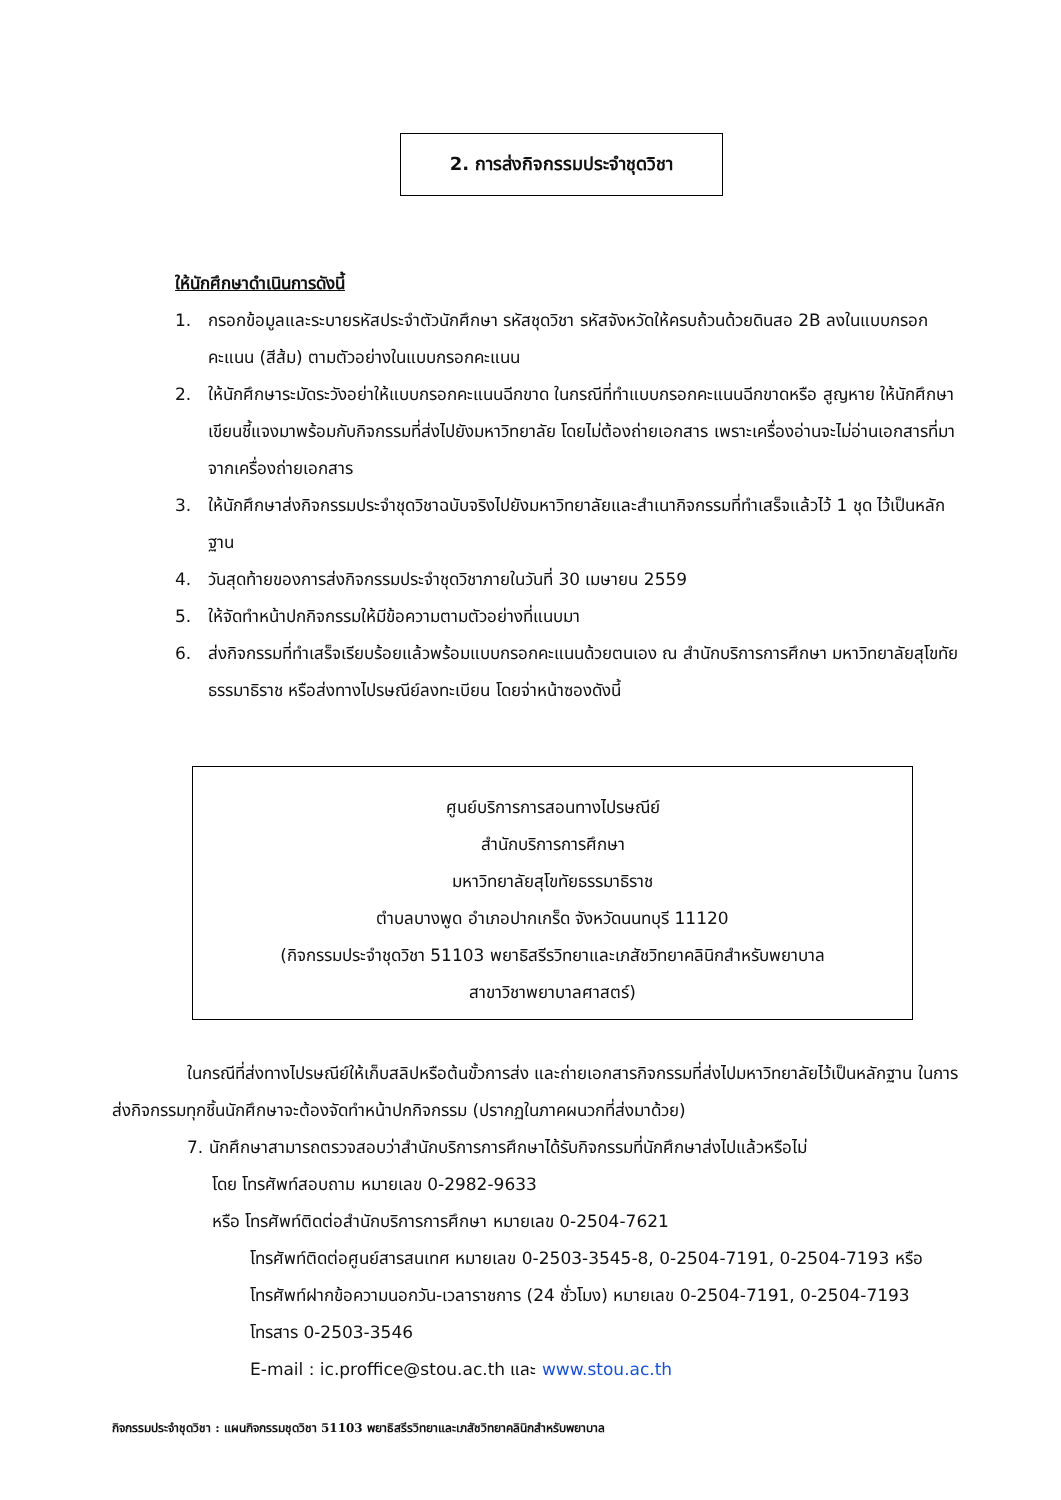2. การส่งกิจกรรมประจำชุดวิชา
ให้นักศึกษาดำเนินการดังนี้
1. กรอกข้อมูลและระบายรหัสประจำตัวนักศึกษา รหัสชุดวิชา รหัสจังหวัดให้ครบถ้วนด้วยดินสอ 2B ลงในแบบกรอกคะแนน (สีส้ม) ตามตัวอย่างในแบบกรอกคะแนน
2. ให้นักศึกษาระมัดระวังอย่าให้แบบกรอกคะแนนฉีกขาด ในกรณีที่ทำแบบกรอกคะแนนฉีกขาดหรือ สูญหาย ให้นักศึกษาเขียนชี้แจงมาพร้อมกับกิจกรรมที่ส่งไปยังมหาวิทยาลัย โดยไม่ต้องถ่ายเอกสาร เพราะเครื่องอ่านจะไม่อ่านเอกสารที่มาจากเครื่องถ่ายเอกสาร
3. ให้นักศึกษาส่งกิจกรรมประจำชุดวิชาฉบับจริงไปยังมหาวิทยาลัยและสำเนากิจกรรมที่ทำเสร็จแล้วไว้ 1 ชุด ไว้เป็นหลักฐาน
4. วันสุดท้ายของการส่งกิจกรรมประจำชุดวิชาภายในวันที่ 30 เมษายน 2559
5. ให้จัดทำหน้าปกกิจกรรมให้มีข้อความตามตัวอย่างที่แนบมา
6. ส่งกิจกรรมที่ทำเสร็จเรียบร้อยแล้วพร้อมแบบกรอกคะแนนด้วยตนเอง ณ สำนักบริการการศึกษา มหาวิทยาลัยสุโขทัยธรรมาธิราช หรือส่งทางไปรษณีย์ลงทะเบียน โดยจ่าหน้าซองดังนี้
ศูนย์บริการการสอนทางไปรษณีย์
สำนักบริการการศึกษา
มหาวิทยาลัยสุโขทัยธรรมาธิราช
ตำบลบางพูด อำเภอปากเกร็ด จังหวัดนนทบุรี 11120
(กิจกรรมประจำชุดวิชา 51103 พยาธิสรีรวิทยาและเภสัชวิทยาคลินิกสำหรับพยาบาล
สาขาวิชาพยาบาลศาสตร์)
ในกรณีที่ส่งทางไปรษณีย์ให้เก็บสลิปหรือต้นขั้วการส่ง และถ่ายเอกสารกิจกรรมที่ส่งไปมหาวิทยาลัยไว้เป็นหลักฐาน ในการส่งกิจกรรมทุกชิ้นนักศึกษาจะต้องจัดทำหน้าปกกิจกรรม (ปรากฏในภาคผนวกที่ส่งมาด้วย)
7. นักศึกษาสามารถตรวจสอบว่าสำนักบริการการศึกษาได้รับกิจกรรมที่นักศึกษาส่งไปแล้วหรือไม่
โดย โทรศัพท์สอบถาม หมายเลข 0-2982-9633
หรือ โทรศัพท์ติดต่อสำนักบริการการศึกษา หมายเลข 0-2504-7621
โทรศัพท์ติดต่อศูนย์สารสนเทศ หมายเลข 0-2503-3545-8, 0-2504-7191, 0-2504-7193 หรือ
โทรศัพท์ฝากข้อความนอกวัน-เวลาราชการ (24 ชั่วโมง) หมายเลข 0-2504-7191, 0-2504-7193
โทรสาร 0-2503-3546
E-mail : ic.proffice@stou.ac.th และ www.stou.ac.th
กิจกรรมประจำชุดวิชา : แผนกิจกรรมชุดวิชา 51103 พยาธิสรีรวิทยาและเภสัชวิทยาคลินิกสำหรับพยาบาล